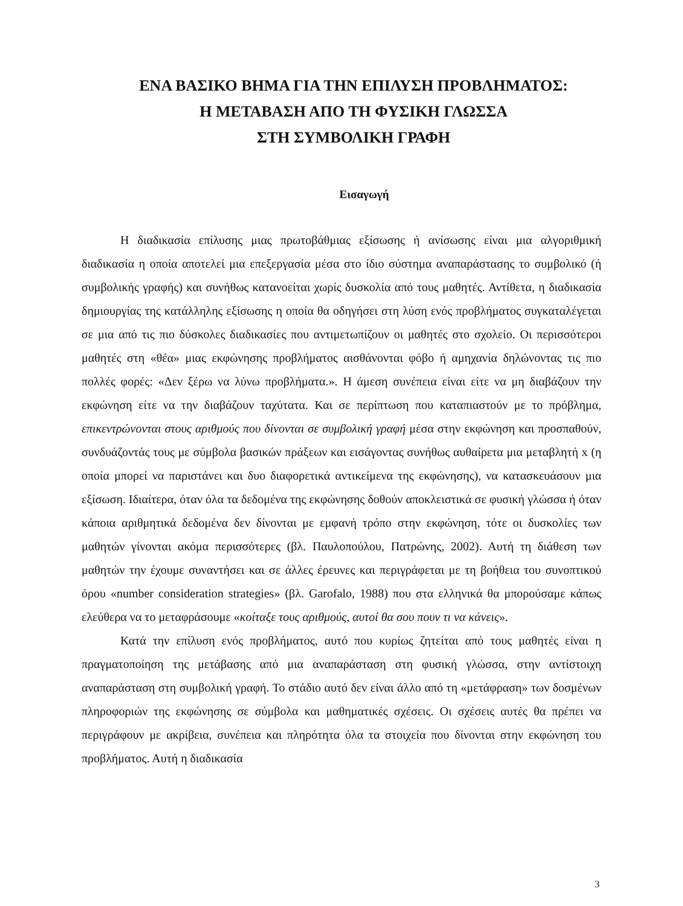ΕΝΑ ΒΑΣΙΚΟ ΒΗΜΑ ΓΙΑ ΤΗΝ ΕΠΙΛΥΣΗ ΠΡΟΒΛΗΜΑΤΟΣ:
Η ΜΕΤΑΒΑΣΗ ΑΠΟ ΤΗ ΦΥΣΙΚΗ ΓΛΩΣΣΑ
ΣΤΗ ΣΥΜΒΟΛΙΚΗ ΓΡΑΦΗ
Εισαγωγή
Η διαδικασία επίλυσης μιας πρωτοβάθμιας εξίσωσης ή ανίσωσης είναι μια αλγοριθμική διαδικασία η οποία αποτελεί μια επεξεργασία μέσα στο ίδιο σύστημα αναπαράστασης το συμβολικό (ή συμβολικής γραφής) και συνήθως κατανοείται χωρίς δυσκολία από τους μαθητές. Αντίθετα, η διαδικασία δημιουργίας της κατάλληλης εξίσωσης η οποία θα οδηγήσει στη λύση ενός προβλήματος συγκαταλέγεται σε μια από τις πιο δύσκολες διαδικασίες που αντιμετωπίζουν οι μαθητές στο σχολείο. Οι περισσότεροι μαθητές στη «θέα» μιας εκφώνησης προβλήματος αισθάνονται φόβο ή αμηχανία δηλώνοντας τις πιο πολλές φορές: «Δεν ξέρω να λύνω προβλήματα.». Η άμεση συνέπεια είναι είτε να μη διαβάζουν την εκφώνηση είτε να την διαβάζουν ταχύτατα. Και σε περίπτωση που καταπιαστούν με το πρόβλημα, επικεντρώνονται στους αριθμούς που δίνονται σε συμβολική γραφή μέσα στην εκφώνηση και προσπαθούν, συνδυάζοντάς τους με σύμβολα βασικών πράξεων και εισάγοντας συνήθως αυθαίρετα μια μεταβλητή x (η οποία μπορεί να παριστάνει και δυο διαφορετικά αντικείμενα της εκφώνησης), να κατασκευάσουν μια εξίσωση. Ιδιαίτερα, όταν όλα τα δεδομένα της εκφώνησης δοθούν αποκλειστικά σε φυσική γλώσσα ή όταν κάποια αριθμητικά δεδομένα δεν δίνονται με εμφανή τρόπο στην εκφώνηση, τότε οι δυσκολίες των μαθητών γίνονται ακόμα περισσότερες (βλ. Παυλοπούλου, Πατρώνης, 2002). Αυτή τη διάθεση των μαθητών την έχουμε συναντήσει και σε άλλες έρευνες και περιγράφεται με τη βοήθεια του συνοπτικού όρου «number consideration strategies» (βλ. Garofalo, 1988) που στα ελληνικά θα μπορούσαμε κάπως ελεύθερα να το μεταφράσουμε «κοίταξε τους αριθμούς, αυτοί θα σου πουν τι να κάνεις».
Κατά την επίλυση ενός προβλήματος, αυτό που κυρίως ζητείται από τους μαθητές είναι η πραγματοποίηση της μετάβασης από μια αναπαράσταση στη φυσική γλώσσα, στην αντίστοιχη αναπαράσταση στη συμβολική γραφή. Το στάδιο αυτό δεν είναι άλλο από τη «μετάφραση» των δοσμένων πληροφοριών της εκφώνησης σε σύμβολα και μαθηματικές σχέσεις. Οι σχέσεις αυτές θα πρέπει να περιγράφουν με ακρίβεια, συνέπεια και πληρότητα όλα τα στοιχεία που δίνονται στην εκφώνηση του προβλήματος. Αυτή η διαδικασία
3